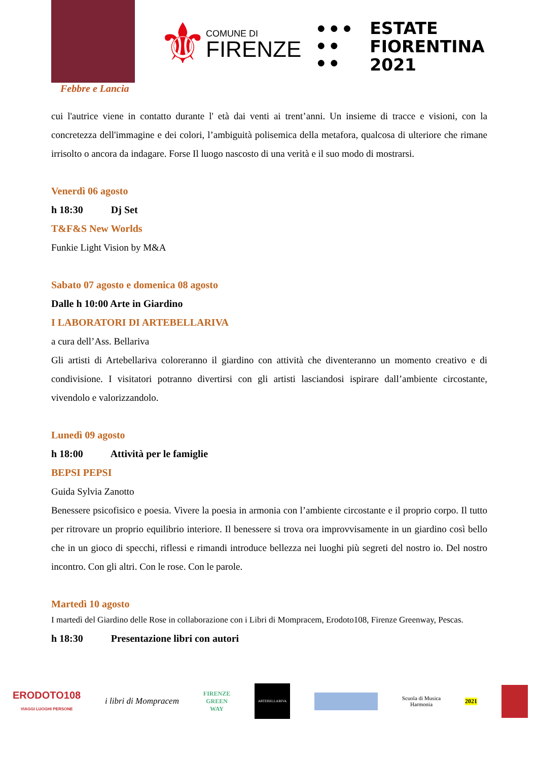Febbre e Lancia
⚜
COMUNE DI
FIRENZE
● ● ●
● ●
● ●
ESTATE
FIORENTINA
2021
cui l'autrice viene in contatto durante l' età dai venti ai trent’anni. Un insieme di tracce e visioni, con la concretezza dell'immagine e dei colori, l’ambiguità polisemica della metafora, qualcosa di ulteriore che rimane irrisolto o ancora da indagare. Forse Il luogo nascosto di una verità e il suo modo di mostrarsi.
Venerdì 06 agosto
h 18:30 Dj Set
T&F&S New Worlds
Funkie Light Vision by M&A
Sabato 07 agosto e domenica 08 agosto
Dalle h 10:00 Arte in Giardino
I LABORATORI DI ARTEBELLARIVA
a cura dell’Ass. Bellariva
Gli artisti di Artebellariva coloreranno il giardino con attività che diventeranno un momento creativo e di condivisione. I visitatori potranno divertirsi con gli artisti lasciandosi ispirare dall’ambiente circostante, vivendolo e valorizzandolo.
Lunedì 09 agosto
h 18:00 Attività per le famiglie
BEPSI PEPSI
Guida Sylvia Zanotto
Benessere psicofisico e poesia. Vivere la poesia in armonia con l’ambiente circostante e il proprio corpo. Il tutto per ritrovare un proprio equilibrio interiore. Il benessere si trova ora improvvisamente in un giardino così bello che in un gioco di specchi, riflessi e rimandi introduce bellezza nei luoghi più segreti del nostro io. Del nostro incontro. Con gli altri. Con le rose. Con le parole.
Martedì 10 agosto
I martedì del Giardino delle Rose in collaborazione con i Libri di Mompracem, Erodoto108, Firenze Greenway, Pescas.
h 18:30 Presentazione libri con autori
ERODOTO108
VIAGGI LUOGHI PERSONE
i libri di Mompracem
FIRENZE
GREEN
WAY
ARTEBELLARIVA
Scuola di Musica
Harmonia
2021